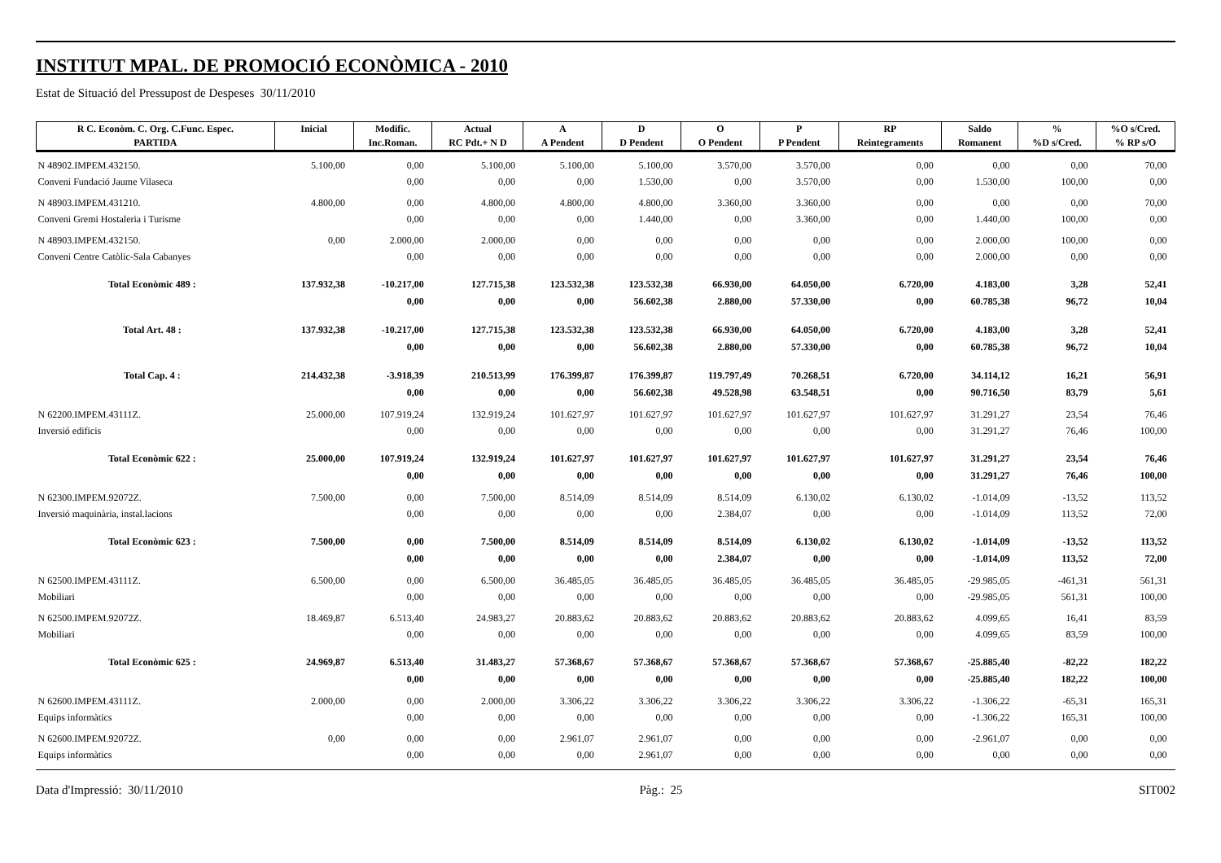INSTITUT MPAL. DE PROMOCIÓ ECONÒMICA - 2010
Estat de Situació del Pressupost de Despeses 30/11/2010
| R C. Econòm. C. Org. C.Func. Espec. | Inicial | Modific. | Actual | A | D | O | P | RP | Saldo | % | %O s/Cred. |
| --- | --- | --- | --- | --- | --- | --- | --- | --- | --- | --- | --- |
| PARTIDA | | Inc.Roman. | RC Pdt.+ N D | A Pendent | D Pendent | O Pendent | P Pendent | Reintegraments | Romanent | %D s/Cred. | % RP s/O |
| N 48902.IMPEM.432150. | 5.100,00 | 0,00 | 5.100,00 | 5.100,00 | 5.100,00 | 3.570,00 | 3.570,00 | 0,00 | 0,00 | 0,00 | 70,00 |
| Conveni Fundació Jaume Vilaseca | | 0,00 | 0,00 | 0,00 | 1.530,00 | 0,00 | 3.570,00 | 0,00 | 1.530,00 | 100,00 | 0,00 |
| N 48903.IMPEM.431210. | 4.800,00 | 0,00 | 4.800,00 | 4.800,00 | 4.800,00 | 3.360,00 | 3.360,00 | 0,00 | 0,00 | 0,00 | 70,00 |
| Conveni Gremi Hostaleria i Turisme | | 0,00 | 0,00 | 0,00 | 1.440,00 | 0,00 | 3.360,00 | 0,00 | 1.440,00 | 100,00 | 0,00 |
| N 48903.IMPEM.432150. | 0,00 | 2.000,00 | 2.000,00 | 0,00 | 0,00 | 0,00 | 0,00 | 0,00 | 2.000,00 | 100,00 | 0,00 |
| Conveni Centre Catòlic-Sala Cabanyes | | 0,00 | 0,00 | 0,00 | 0,00 | 0,00 | 0,00 | 0,00 | 2.000,00 | 0,00 | 0,00 |
| Total Econòmic 489 : | 137.932,38 | -10.217,00 | 127.715,38 | 123.532,38 | 123.532,38 | 66.930,00 | 64.050,00 | 6.720,00 | 4.183,00 | 3,28 | 52,41 |
| | | 0,00 | 0,00 | 0,00 | 56.602,38 | 2.880,00 | 57.330,00 | 0,00 | 60.785,38 | 96,72 | 10,04 |
| Total Art. 48 : | 137.932,38 | -10.217,00 | 127.715,38 | 123.532,38 | 123.532,38 | 66.930,00 | 64.050,00 | 6.720,00 | 4.183,00 | 3,28 | 52,41 |
| | | 0,00 | 0,00 | 0,00 | 56.602,38 | 2.880,00 | 57.330,00 | 0,00 | 60.785,38 | 96,72 | 10,04 |
| Total Cap. 4 : | 214.432,38 | -3.918,39 | 210.513,99 | 176.399,87 | 176.399,87 | 119.797,49 | 70.268,51 | 6.720,00 | 34.114,12 | 16,21 | 56,91 |
| | | 0,00 | 0,00 | 0,00 | 56.602,38 | 49.528,98 | 63.548,51 | 0,00 | 90.716,50 | 83,79 | 5,61 |
| N 62200.IMPEM.43111Z. | 25.000,00 | 107.919,24 | 132.919,24 | 101.627,97 | 101.627,97 | 101.627,97 | 101.627,97 | 101.627,97 | 31.291,27 | 23,54 | 76,46 |
| Inversió edificis | | 0,00 | 0,00 | 0,00 | 0,00 | 0,00 | 0,00 | 0,00 | 31.291,27 | 76,46 | 100,00 |
| Total Econòmic 622 : | 25.000,00 | 107.919,24 | 132.919,24 | 101.627,97 | 101.627,97 | 101.627,97 | 101.627,97 | 101.627,97 | 31.291,27 | 23,54 | 76,46 |
| | | 0,00 | 0,00 | 0,00 | 0,00 | 0,00 | 0,00 | 0,00 | 31.291,27 | 76,46 | 100,00 |
| N 62300.IMPEM.92072Z. | 7.500,00 | 0,00 | 7.500,00 | 8.514,09 | 8.514,09 | 8.514,09 | 6.130,02 | 6.130,02 | -1.014,09 | -13,52 | 113,52 |
| Inversió maquinària, instal.lacions | | 0,00 | 0,00 | 0,00 | 0,00 | 2.384,07 | 0,00 | 0,00 | -1.014,09 | 113,52 | 72,00 |
| Total Econòmic 623 : | 7.500,00 | 0,00 | 7.500,00 | 8.514,09 | 8.514,09 | 8.514,09 | 6.130,02 | 6.130,02 | -1.014,09 | -13,52 | 113,52 |
| | | 0,00 | 0,00 | 0,00 | 0,00 | 2.384,07 | 0,00 | 0,00 | -1.014,09 | 113,52 | 72,00 |
| N 62500.IMPEM.43111Z. | 6.500,00 | 0,00 | 6.500,00 | 36.485,05 | 36.485,05 | 36.485,05 | 36.485,05 | 36.485,05 | -29.985,05 | -461,31 | 561,31 |
| Mobiliari | | 0,00 | 0,00 | 0,00 | 0,00 | 0,00 | 0,00 | 0,00 | -29.985,05 | 561,31 | 100,00 |
| N 62500.IMPEM.92072Z. | 18.469,87 | 6.513,40 | 24.983,27 | 20.883,62 | 20.883,62 | 20.883,62 | 20.883,62 | 20.883,62 | 4.099,65 | 16,41 | 83,59 |
| Mobiliari | | 0,00 | 0,00 | 0,00 | 0,00 | 0,00 | 0,00 | 0,00 | 4.099,65 | 83,59 | 100,00 |
| Total Econòmic 625 : | 24.969,87 | 6.513,40 | 31.483,27 | 57.368,67 | 57.368,67 | 57.368,67 | 57.368,67 | 57.368,67 | -25.885,40 | -82,22 | 182,22 |
| | | 0,00 | 0,00 | 0,00 | 0,00 | 0,00 | 0,00 | 0,00 | -25.885,40 | 182,22 | 100,00 |
| N 62600.IMPEM.43111Z. | 2.000,00 | 0,00 | 2.000,00 | 3.306,22 | 3.306,22 | 3.306,22 | 3.306,22 | 3.306,22 | -1.306,22 | -65,31 | 165,31 |
| Equips informàtics | | 0,00 | 0,00 | 0,00 | 0,00 | 0,00 | 0,00 | 0,00 | -1.306,22 | 165,31 | 100,00 |
| N 62600.IMPEM.92072Z. | 0,00 | 0,00 | 0,00 | 2.961,07 | 2.961,07 | 0,00 | 0,00 | 0,00 | -2.961,07 | 0,00 | 0,00 |
| Equips informàtics | | 0,00 | 0,00 | 0,00 | 2.961,07 | 0,00 | 0,00 | 0,00 | 0,00 | 0,00 | 0,00 |
Data d'Impressió: 30/11/2010 Pàg.: 25 SIT002